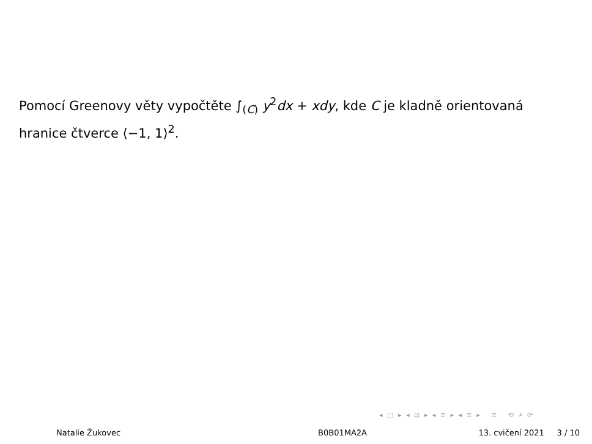Pomocí Greenovy věty vypočtěte ∫<sub>(C)</sub> y<sup>2</sup>dx + xdy, kde C je kladně orientovaná hranice čtverce ⟨−1, 1⟩<sup>2</sup>.
◂ □ ▸ ◂ ⊡ ▸ ◂ ≡ ▸ ◂ ≡ ▸ ≡ ⟲ ⌕ ⟳
Natalie Žukovec B0B01MA2A 13. cvičení 2021 3 / 10